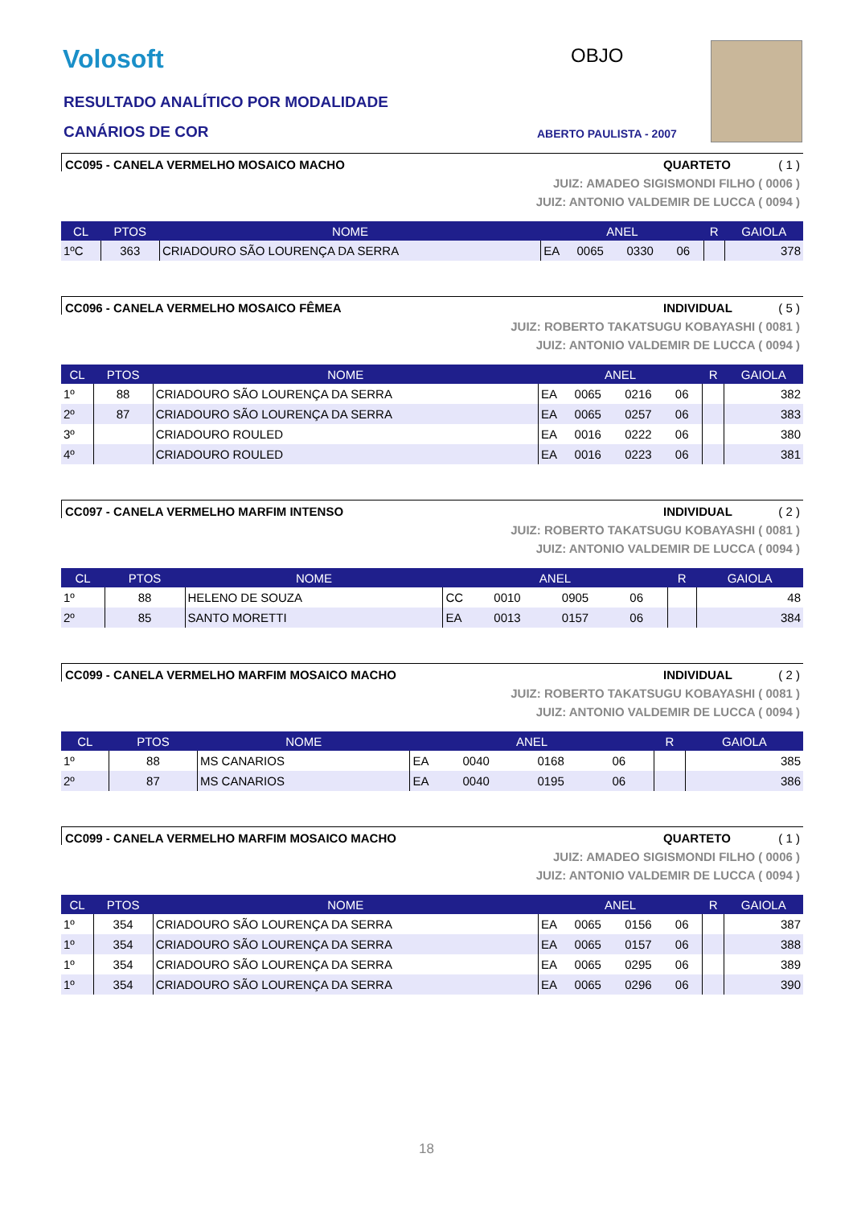Volosoft OBJO
RESULTADO ANALÍTICO POR MODALIDADE
CANÁRIOS DE COR ABERTO PAULISTA - 2007
CC095 - CANELA VERMELHO MOSAICO MACHO QUARTETO ( 1 )
JUIZ: AMADEO SIGISMONDI FILHO ( 0006 )
JUIZ: ANTONIO VALDEMIR DE LUCCA ( 0094 )
| CL | PTOS | NOME | ANEL | | | | R | GAIOLA |
| --- | --- | --- | --- | --- | --- | --- | --- | --- |
| 1ºC | 363 | CRIADOURO SÃO LOURENÇA DA SERRA | EA | 0065 | 0330 | 06 | | 378 |
CC096 - CANELA VERMELHO MOSAICO FÊMEA INDIVIDUAL ( 5 )
JUIZ: ROBERTO TAKATSUGU KOBAYASHI ( 0081 )
JUIZ: ANTONIO VALDEMIR DE LUCCA ( 0094 )
| CL | PTOS | NOME | ANEL | | | | R | GAIOLA |
| --- | --- | --- | --- | --- | --- | --- | --- | --- |
| 1º | 88 | CRIADOURO SÃO LOURENÇA DA SERRA | EA | 0065 | 0216 | 06 | | 382 |
| 2º | 87 | CRIADOURO SÃO LOURENÇA DA SERRA | EA | 0065 | 0257 | 06 | | 383 |
| 3º | | CRIADOURO ROULED | EA | 0016 | 0222 | 06 | | 380 |
| 4º | | CRIADOURO ROULED | EA | 0016 | 0223 | 06 | | 381 |
CC097 - CANELA VERMELHO MARFIM INTENSO INDIVIDUAL ( 2 )
JUIZ: ROBERTO TAKATSUGU KOBAYASHI ( 0081 )
JUIZ: ANTONIO VALDEMIR DE LUCCA ( 0094 )
| CL | PTOS | NOME | ANEL | | | | R | GAIOLA |
| --- | --- | --- | --- | --- | --- | --- | --- | --- |
| 1º | 88 | HELENO DE SOUZA | CC | 0010 | 0905 | 06 | | 48 |
| 2º | 85 | SANTO MORETTI | EA | 0013 | 0157 | 06 | | 384 |
CC099 - CANELA VERMELHO MARFIM MOSAICO MACHO INDIVIDUAL ( 2 )
JUIZ: ROBERTO TAKATSUGU KOBAYASHI ( 0081 )
JUIZ: ANTONIO VALDEMIR DE LUCCA ( 0094 )
| CL | PTOS | NOME | ANEL | | | | R | GAIOLA |
| --- | --- | --- | --- | --- | --- | --- | --- | --- |
| 1º | 88 | MS CANARIOS | EA | 0040 | 0168 | 06 | | 385 |
| 2º | 87 | MS CANARIOS | EA | 0040 | 0195 | 06 | | 386 |
CC099 - CANELA VERMELHO MARFIM MOSAICO MACHO QUARTETO ( 1 )
JUIZ: AMADEO SIGISMONDI FILHO ( 0006 )
JUIZ: ANTONIO VALDEMIR DE LUCCA ( 0094 )
| CL | PTOS | NOME | ANEL | | | | R | GAIOLA |
| --- | --- | --- | --- | --- | --- | --- | --- | --- |
| 1º | 354 | CRIADOURO SÃO LOURENÇA DA SERRA | EA | 0065 | 0156 | 06 | | 387 |
| 1º | 354 | CRIADOURO SÃO LOURENÇA DA SERRA | EA | 0065 | 0157 | 06 | | 388 |
| 1º | 354 | CRIADOURO SÃO LOURENÇA DA SERRA | EA | 0065 | 0295 | 06 | | 389 |
| 1º | 354 | CRIADOURO SÃO LOURENÇA DA SERRA | EA | 0065 | 0296 | 06 | | 390 |
18